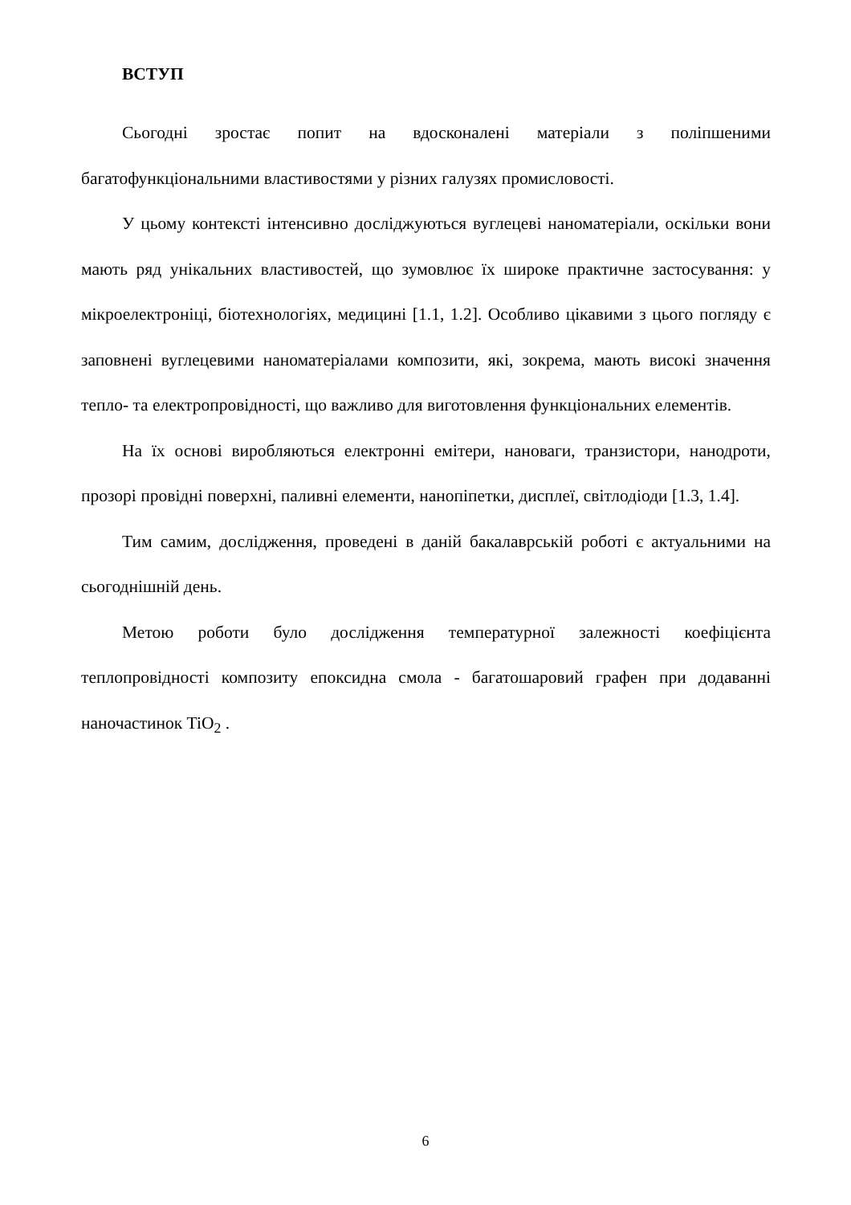ВСТУП
Сьогодні зростає попит на вдосконалені матеріали з поліпшеними багатофункціональними властивостями у різних галузях промисловості.
У цьому контексті інтенсивно досліджуються вуглецеві наноматеріали, оскільки вони мають ряд унікальних властивостей, що зумовлює їх широке практичне застосування: у мікроелектроніці, біотехнологіях, медицині [1.1, 1.2]. Особливо цікавими з цього погляду є заповнені вуглецевими наноматеріалами композити, які, зокрема, мають високі значення тепло- та електропровідності, що важливо для виготовлення функціональних елементів.
На їх основі виробляються електронні емітери, нановаги, транзистори, нанодроти, прозорі провідні поверхні, паливні елементи, нанопіпетки, дисплеї, світлодіоди [1.3, 1.4].
Тим самим, дослідження, проведені в даній бакалаврській роботі є актуальними на сьогоднішній день.
Метою роботи було дослідження температурної залежності коефіцієнта теплопровідності композиту епоксидна смола - багатошаровий графен при додаванні наночастинок TiO<sub>2</sub> .
6